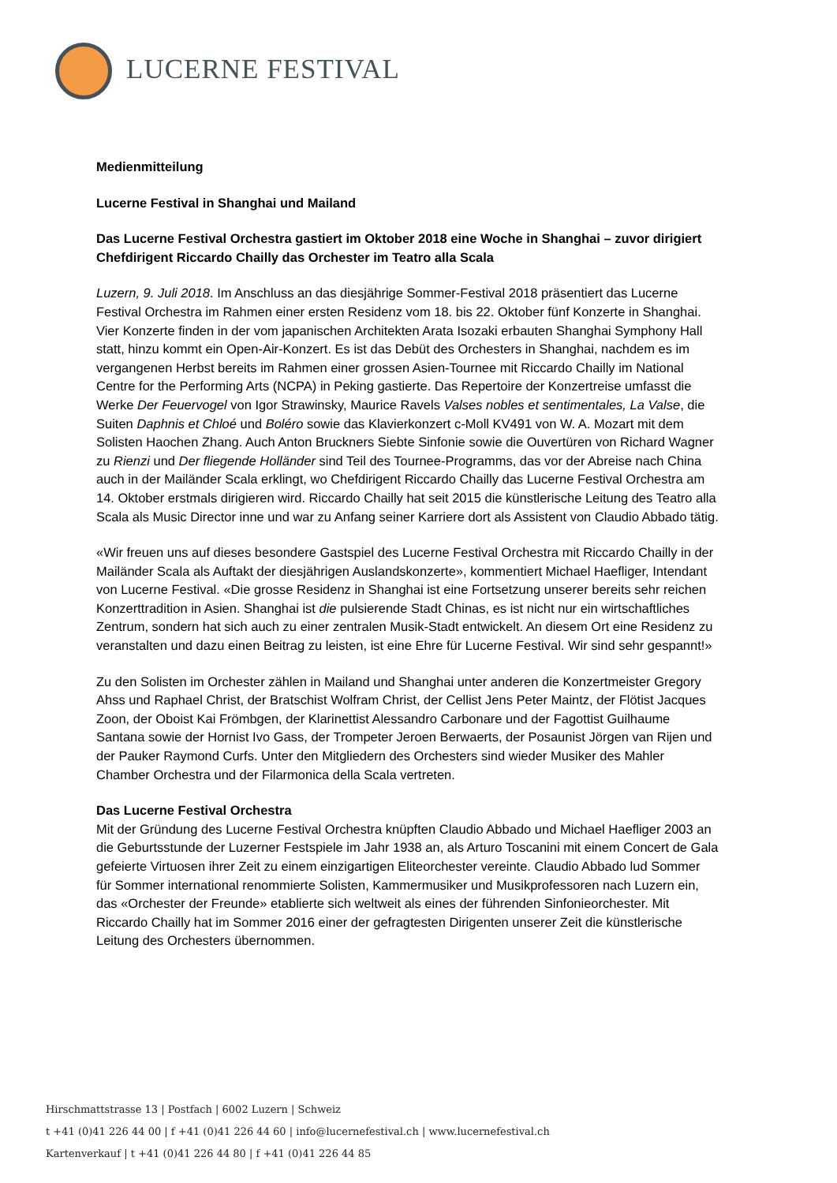LUCERNE FESTIVAL
Medienmitteilung
Lucerne Festival in Shanghai und Mailand
Das Lucerne Festival Orchestra gastiert im Oktober 2018 eine Woche in Shanghai – zuvor dirigiert Chefdirigent Riccardo Chailly das Orchester im Teatro alla Scala
Luzern, 9. Juli 2018. Im Anschluss an das diesjährige Sommer-Festival 2018 präsentiert das Lucerne Festival Orchestra im Rahmen einer ersten Residenz vom 18. bis 22. Oktober fünf Konzerte in Shanghai. Vier Konzerte finden in der vom japanischen Architekten Arata Isozaki erbauten Shanghai Symphony Hall statt, hinzu kommt ein Open-Air-Konzert. Es ist das Debüt des Orchesters in Shanghai, nachdem es im vergangenen Herbst bereits im Rahmen einer grossen Asien-Tournee mit Riccardo Chailly im National Centre for the Performing Arts (NCPA) in Peking gastierte. Das Repertoire der Konzertreise umfasst die Werke Der Feuervogel von Igor Strawinsky, Maurice Ravels Valses nobles et sentimentales, La Valse, die Suiten Daphnis et Chloé und Boléro sowie das Klavierkonzert c-Moll KV491 von W. A. Mozart mit dem Solisten Haochen Zhang. Auch Anton Bruckners Siebte Sinfonie sowie die Ouvertüren von Richard Wagner zu Rienzi und Der fliegende Holländer sind Teil des Tournee-Programms, das vor der Abreise nach China auch in der Mailänder Scala erklingt, wo Chefdirigent Riccardo Chailly das Lucerne Festival Orchestra am 14. Oktober erstmals dirigieren wird. Riccardo Chailly hat seit 2015 die künstlerische Leitung des Teatro alla Scala als Music Director inne und war zu Anfang seiner Karriere dort als Assistent von Claudio Abbado tätig.
«Wir freuen uns auf dieses besondere Gastspiel des Lucerne Festival Orchestra mit Riccardo Chailly in der Mailänder Scala als Auftakt der diesjährigen Auslandskonzerte», kommentiert Michael Haefliger, Intendant von Lucerne Festival. «Die grosse Residenz in Shanghai ist eine Fortsetzung unserer bereits sehr reichen Konzerttradition in Asien. Shanghai ist die pulsierende Stadt Chinas, es ist nicht nur ein wirtschaftliches Zentrum, sondern hat sich auch zu einer zentralen Musik-Stadt entwickelt. An diesem Ort eine Residenz zu veranstalten und dazu einen Beitrag zu leisten, ist eine Ehre für Lucerne Festival. Wir sind sehr gespannt!»
Zu den Solisten im Orchester zählen in Mailand und Shanghai unter anderen die Konzertmeister Gregory Ahss und Raphael Christ, der Bratschist Wolfram Christ, der Cellist Jens Peter Maintz, der Flötist Jacques Zoon, der Oboist Kai Frömbgen, der Klarinettist Alessandro Carbonare und der Fagottist Guilhaume Santana sowie der Hornist Ivo Gass, der Trompeter Jeroen Berwaerts, der Posaunist Jörgen van Rijen und der Pauker Raymond Curfs. Unter den Mitgliedern des Orchesters sind wieder Musiker des Mahler Chamber Orchestra und der Filarmonica della Scala vertreten.
Das Lucerne Festival Orchestra
Mit der Gründung des Lucerne Festival Orchestra knüpften Claudio Abbado und Michael Haefliger 2003 an die Geburtsstunde der Luzerner Festspiele im Jahr 1938 an, als Arturo Toscanini mit einem Concert de Gala gefeierte Virtuosen ihrer Zeit zu einem einzigartigen Eliteorchester vereinte. Claudio Abbado lud Sommer für Sommer international renommierte Solisten, Kammermusiker und Musikprofessoren nach Luzern ein, das «Orchester der Freunde» etablierte sich weltweit als eines der führenden Sinfonieorchester. Mit Riccardo Chailly hat im Sommer 2016 einer der gefragtesten Dirigenten unserer Zeit die künstlerische Leitung des Orchesters übernommen.
Hirschmattstrasse 13 | Postfach | 6002 Luzern | Schweiz
t +41 (0)41 226 44 00 | f +41 (0)41 226 44 60 | info@lucernefestival.ch | www.lucernefestival.ch
Kartenverkauf | t +41 (0)41 226 44 80 | f +41 (0)41 226 44 85